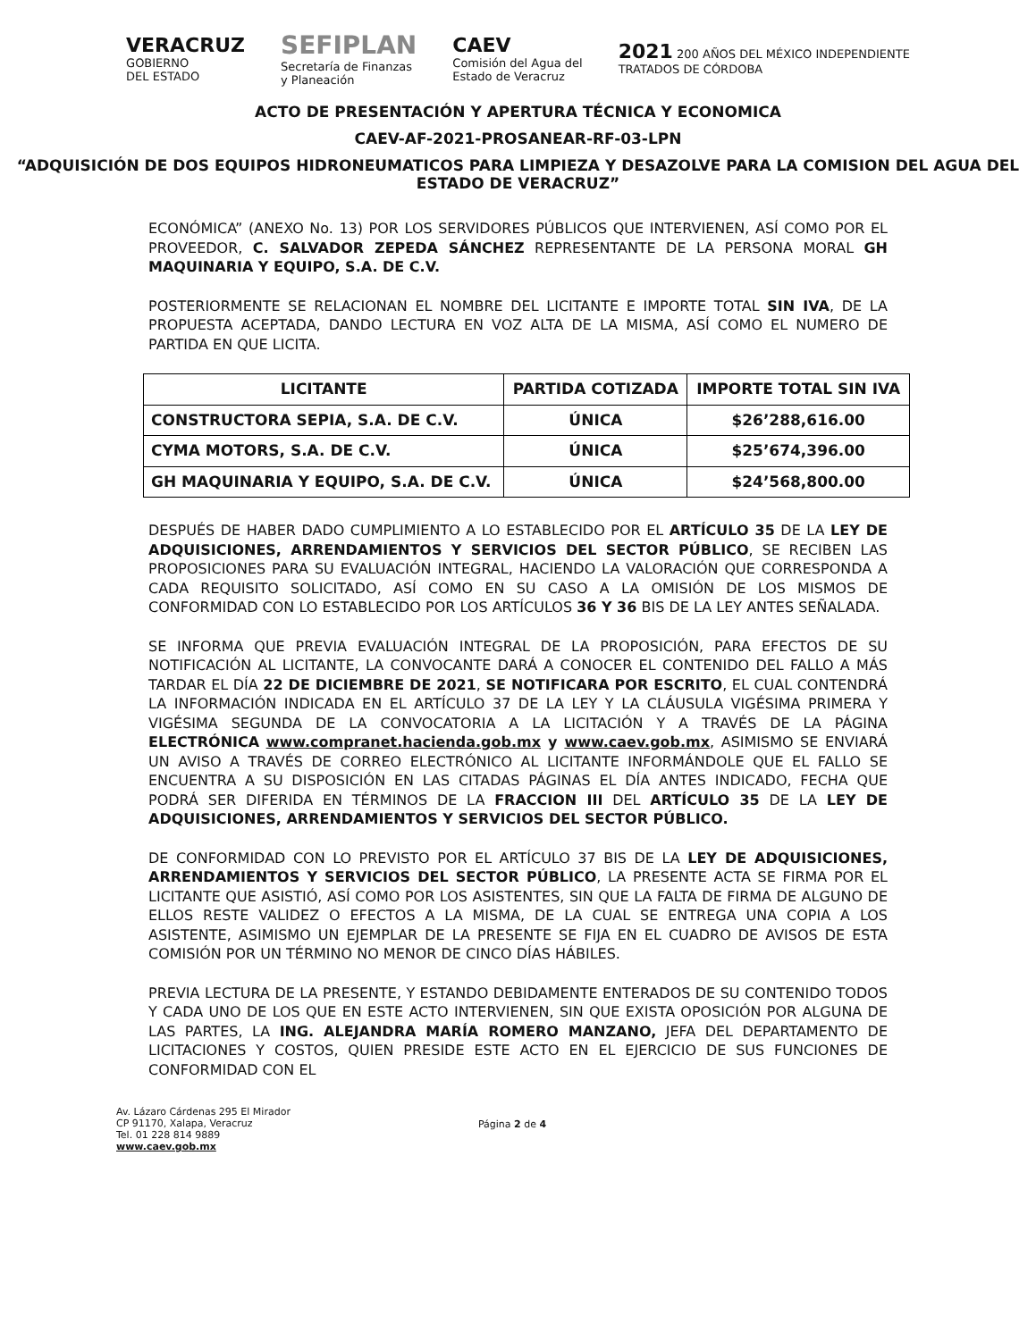VERACRUZ
GOBIERNO
DEL ESTADO
SEFIPLAN
Secretaría de Finanzas
y Planeación
CAEV
Comisión del Agua del
Estado de Veracruz
2021 200 AÑOS DEL MÉXICO INDEPENDIENTE
TRATADOS DE CÓRDOBA
ACTO DE PRESENTACIÓN Y APERTURA TÉCNICA Y ECONOMICA
CAEV-AF-2021-PROSANEAR-RF-03-LPN
“ADQUISICIÓN DE DOS EQUIPOS HIDRONEUMATICOS PARA LIMPIEZA Y DESAZOLVE PARA LA COMISION DEL AGUA DEL ESTADO DE VERACRUZ”
ECONÓMICA” (ANEXO No. 13) POR LOS SERVIDORES PÚBLICOS QUE INTERVIENEN, ASÍ COMO POR EL PROVEEDOR, C. SALVADOR ZEPEDA SÁNCHEZ REPRESENTANTE DE LA PERSONA MORAL GH MAQUINARIA Y EQUIPO, S.A. DE C.V.
POSTERIORMENTE SE RELACIONAN EL NOMBRE DEL LICITANTE E IMPORTE TOTAL SIN IVA, DE LA PROPUESTA ACEPTADA, DANDO LECTURA EN VOZ ALTA DE LA MISMA, ASÍ COMO EL NUMERO DE PARTIDA EN QUE LICITA.
| LICITANTE | PARTIDA COTIZADA | IMPORTE TOTAL SIN IVA |
| --- | --- | --- |
| CONSTRUCTORA SEPIA, S.A. DE C.V. | ÚNICA | $26’288,616.00 |
| CYMA MOTORS, S.A. DE C.V. | ÚNICA | $25’674,396.00 |
| GH MAQUINARIA Y EQUIPO, S.A. DE C.V. | ÚNICA | $24’568,800.00 |
DESPUÉS DE HABER DADO CUMPLIMIENTO A LO ESTABLECIDO POR EL ARTÍCULO 35 DE LA LEY DE ADQUISICIONES, ARRENDAMIENTOS Y SERVICIOS DEL SECTOR PÚBLICO, SE RECIBEN LAS PROPOSICIONES PARA SU EVALUACIÓN INTEGRAL, HACIENDO LA VALORACIÓN QUE CORRESPONDA A CADA REQUISITO SOLICITADO, ASÍ COMO EN SU CASO A LA OMISIÓN DE LOS MISMOS DE CONFORMIDAD CON LO ESTABLECIDO POR LOS ARTÍCULOS 36 Y 36 BIS DE LA LEY ANTES SEÑALADA.
SE INFORMA QUE PREVIA EVALUACIÓN INTEGRAL DE LA PROPOSICIÓN, PARA EFECTOS DE SU NOTIFICACIÓN AL LICITANTE, LA CONVOCANTE DARÁ A CONOCER EL CONTENIDO DEL FALLO A MÁS TARDAR EL DÍA 22 DE DICIEMBRE DE 2021, SE NOTIFICARA POR ESCRITO, EL CUAL CONTENDRÁ LA INFORMACIÓN INDICADA EN EL ARTÍCULO 37 DE LA LEY Y LA CLÁUSULA VIGÉSIMA PRIMERA Y VIGÉSIMA SEGUNDA DE LA CONVOCATORIA A LA LICITACIÓN Y A TRAVÉS DE LA PÁGINA ELECTRÓNICA www.compranet.hacienda.gob.mx y www.caev.gob.mx, ASIMISMO SE ENVIARÁ UN AVISO A TRAVÉS DE CORREO ELECTRÓNICO AL LICITANTE INFORMÁNDOLE QUE EL FALLO SE ENCUENTRA A SU DISPOSICIÓN EN LAS CITADAS PÁGINAS EL DÍA ANTES INDICADO, FECHA QUE PODRÁ SER DIFERIDA EN TÉRMINOS DE LA FRACCION III DEL ARTÍCULO 35 DE LA LEY DE ADQUISICIONES, ARRENDAMIENTOS Y SERVICIOS DEL SECTOR PÚBLICO.
DE CONFORMIDAD CON LO PREVISTO POR EL ARTÍCULO 37 BIS DE LA LEY DE ADQUISICIONES, ARRENDAMIENTOS Y SERVICIOS DEL SECTOR PÚBLICO, LA PRESENTE ACTA SE FIRMA POR EL LICITANTE QUE ASISTIÓ, ASÍ COMO POR LOS ASISTENTES, SIN QUE LA FALTA DE FIRMA DE ALGUNO DE ELLOS RESTE VALIDEZ O EFECTOS A LA MISMA, DE LA CUAL SE ENTREGA UNA COPIA A LOS ASISTENTE, ASIMISMO UN EJEMPLAR DE LA PRESENTE SE FIJA EN EL CUADRO DE AVISOS DE ESTA COMISIÓN POR UN TÉRMINO NO MENOR DE CINCO DÍAS HÁBILES.
PREVIA LECTURA DE LA PRESENTE, Y ESTANDO DEBIDAMENTE ENTERADOS DE SU CONTENIDO TODOS Y CADA UNO DE LOS QUE EN ESTE ACTO INTERVIENEN, SIN QUE EXISTA OPOSICIÓN POR ALGUNA DE LAS PARTES, LA ING. ALEJANDRA MARÍA ROMERO MANZANO, JEFA DEL DEPARTAMENTO DE LICITACIONES Y COSTOS, QUIEN PRESIDE ESTE ACTO EN EL EJERCICIO DE SUS FUNCIONES DE CONFORMIDAD CON EL
Av. Lázaro Cárdenas 295 El Mirador
CP 91170, Xalapa, Veracruz
Tel. 01 228 814 9889
www.caev.gob.mx
Página 2 de 4